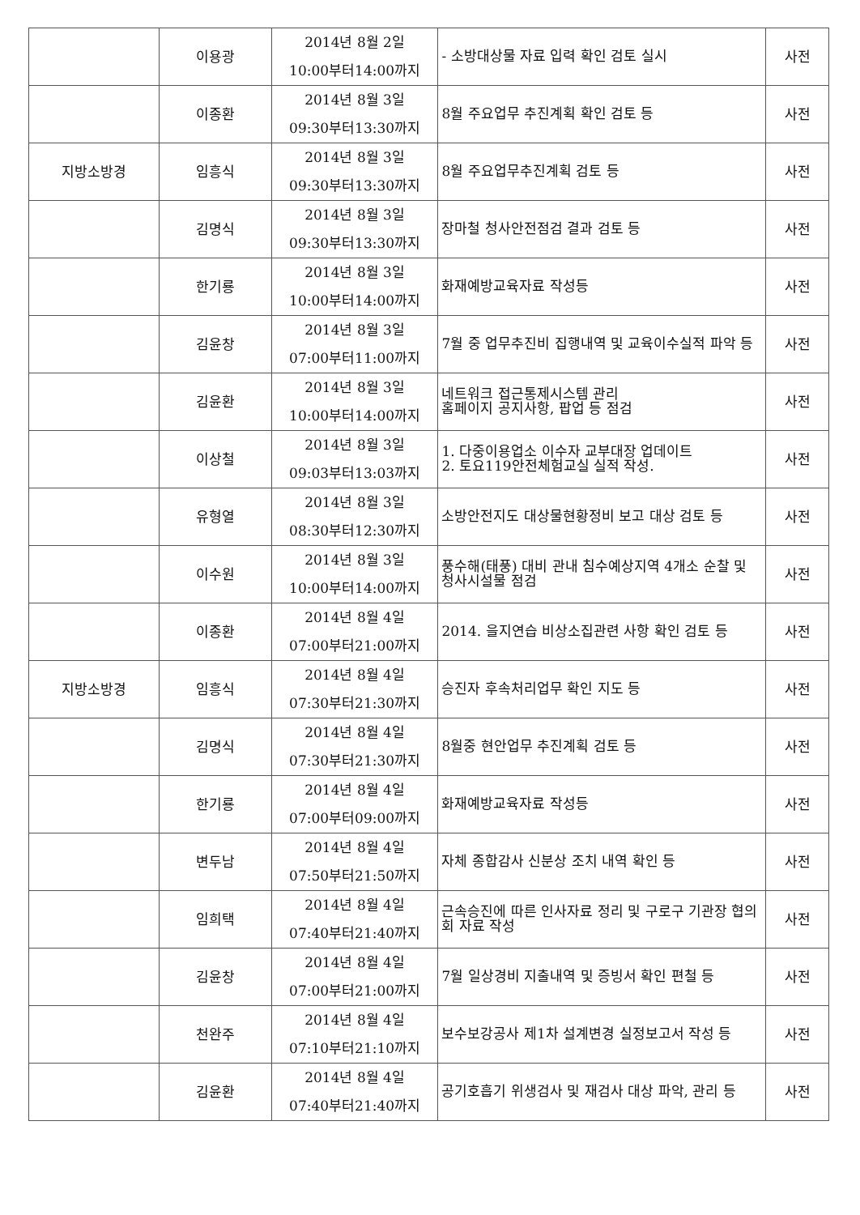| | 이용광 | 2014년 8월 2일 10:00부터14:00까지 | - 소방대상물 자료 입력 확인 검토 실시 | 사전 |
| | 이종환 | 2014년 8월 3일 09:30부터13:30까지 | 8월 주요업무 추진계획 확인 검토 등 | 사전 |
| 지방소방경 | 임흥식 | 2014년 8월 3일 09:30부터13:30까지 | 8월 주요업무추진계획 검토 등 | 사전 |
| | 김명식 | 2014년 8월 3일 09:30부터13:30까지 | 장마철 청사안전점검 결과 검토 등 | 사전 |
| | 한기룡 | 2014년 8월 3일 10:00부터14:00까지 | 화재예방교육자료 작성등 | 사전 |
| | 김윤창 | 2014년 8월 3일 07:00부터11:00까지 | 7월 중 업무추진비 집행내역 및 교육이수실적 파악 등 | 사전 |
| | 김윤환 | 2014년 8월 3일 10:00부터14:00까지 | 네트워크 접근통제시스템 관리 홈페이지 공지사항, 팝업 등 점검 | 사전 |
| | 이상철 | 2014년 8월 3일 09:03부터13:03까지 | 1. 다중이용업소 이수자 교부대장 업데이트 2. 토요119안전체험교실 실적 작성. | 사전 |
| | 유형열 | 2014년 8월 3일 08:30부터12:30까지 | 소방안전지도 대상물현황정비 보고 대상 검토 등 | 사전 |
| | 이수원 | 2014년 8월 3일 10:00부터14:00까지 | 풍수해(태풍) 대비 관내 침수예상지역 4개소 순찰 및 청사시설물 점검 | 사전 |
| | 이종환 | 2014년 8월 4일 07:00부터21:00까지 | 2014. 을지연습 비상소집관련 사항 확인 검토 등 | 사전 |
| 지방소방경 | 임흥식 | 2014년 8월 4일 07:30부터21:30까지 | 승진자 후속처리업무 확인 지도 등 | 사전 |
| | 김명식 | 2014년 8월 4일 07:30부터21:30까지 | 8월중 현안업무 추진계획 검토 등 | 사전 |
| | 한기룡 | 2014년 8월 4일 07:00부터09:00까지 | 화재예방교육자료 작성등 | 사전 |
| | 변두남 | 2014년 8월 4일 07:50부터21:50까지 | 자체 종합감사 신분상 조치 내역 확인 등 | 사전 |
| | 임희택 | 2014년 8월 4일 07:40부터21:40까지 | 근속승진에 따른 인사자료 정리 및 구로구 기관장 협의회 자료 작성 | 사전 |
| | 김윤창 | 2014년 8월 4일 07:00부터21:00까지 | 7월 일상경비 지출내역 및 증빙서 확인 편철 등 | 사전 |
| | 천완주 | 2014년 8월 4일 07:10부터21:10까지 | 보수보강공사 제1차 설계변경 실정보고서 작성 등 | 사전 |
| | 김윤환 | 2014년 8월 4일 07:40부터21:40까지 | 공기호흡기 위생검사 및 재검사 대상 파악, 관리 등 | 사전 |